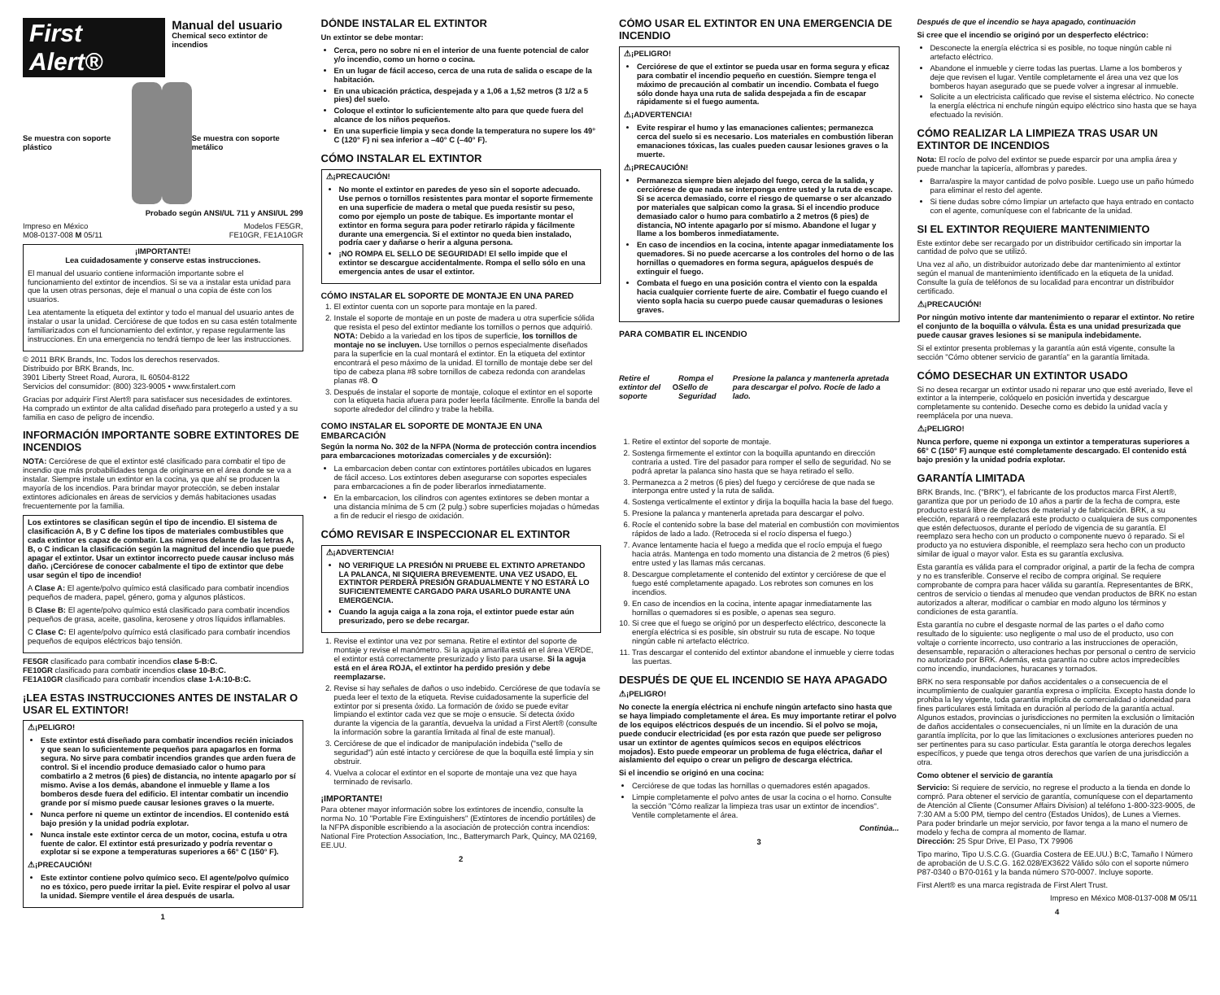First Alert®
Manual del usuario
Chemical seco extintor de incendios
Se muestra con soporte plástico
Se muestra con soporte metálico
Probado según ANSI/UL 711 y ANSI/UL 299
Impreso en México
M08-0137-008 M 05/11 Modelos FE5GR,
FE10GR, FE1A10GR
¡IMPORTANTE!
Lea cuidadosamente y conserve estas instrucciones.
El manual del usuario contiene información importante sobre el funcionamiento del extintor de incendios. Si se va a instalar esta unidad para que la usen otras personas, deje el manual o una copia de éste con los usuarios.
Lea atentamente la etiqueta del extintor y todo el manual del usuario antes de instalar o usar la unidad. Cerciórese de que todos en su casa estén totalmente familiarizados con el funcionamiento del extintor, y repase regularmente las instrucciones. En una emergencia no tendrá tiempo de leer las instrucciones.
© 2011 BRK Brands, Inc. Todos los derechos reservados.
Distribuido por BRK Brands, Inc.
3901 Liberty Street Road, Aurora, IL 60504-8122
Servicios del consumidor: (800) 323-9005 • www.firstalert.com
Gracias por adquirir First Alert® para satisfacer sus necesidades de extintores. Ha comprado un extintor de alta calidad diseñado para protegerlo a usted y a su familia en caso de peligro de incendio.
INFORMACIÓN IMPORTANTE SOBRE EXTINTORES DE INCENDIOS
NOTA: Cerciórese de que el extintor esté clasificado para combatir el tipo de incendio que más probabilidades tenga de originarse en el área donde se va a instalar. Siempre instale un extintor en la cocina, ya que ahí se producen la mayoría de los incendios. Para brindar mayor protección, se deben instalar extintores adicionales en áreas de servicios y demás habitaciones usadas frecuentemente por la familia.
Los extintores se clasifican según el tipo de incendio. El sistema de clasificación A, B y C define los tipos de materiales combustibles que cada extintor es capaz de combatir. Las números delante de las letras A, B, o C indican la clasificación según la magnitud del incendio que puede apagar el extintor. Usar un extintor incorrecto puede causar incluso más daño. ¡Cerciórese de conocer cabalmente el tipo de extintor que debe usar según el tipo de incendio!
A Clase A: El agente/polvo químico está clasificado para combatir incendios pequeños de madera, papel, género, goma y algunos plásticos.
B Clase B: El agente/polvo químico está clasificado para combatir incendios pequeños de grasa, aceite, gasolina, kerosene y otros líquidos inflamables.
C Clase C: El agente/polvo químico está clasificado para combatir incendios pequeños de equipos eléctricos bajo tensión.
FE5GR clasificado para combatir incendios clase 5-B:C.
FE10GR clasificado para combatir incendios clase 10-B:C.
FE1A10GR clasificado para combatir incendios clase 1-A:10-B:C.
¡LEA ESTAS INSTRUCCIONES ANTES DE INSTALAR O USAR EL EXTINTOR!
⚠¡PELIGRO!
Este extintor está diseñado para combatir incendios recién iniciados y que sean lo suficientemente pequeños para apagarlos en forma segura. No sirve para combatir incendios grandes que arden fuera de control. Si el incendio produce demasiado calor o humo para combatirlo a 2 metros (6 pies) de distancia, no intente apagarlo por sí mismo. Avise a los demás, abandone el inmueble y llame a los bomberos desde fuera del edificio. El intentar combatir un incendio grande por sí mismo puede causar lesiones graves o la muerte.
Nunca perfore ni queme un extintor de incendios. El contenido está bajo presión y la unidad podría explotar.
Nunca instale este extintor cerca de un motor, cocina, estufa u otra fuente de calor. El extintor está presurizado y podría reventar o explotar si se expone a temperaturas superiores a 66° C (150° F).
⚠¡PRECAUCIÓN!
Este extintor contiene polvo químico seco. El agente/polvo químico no es tóxico, pero puede irritar la piel. Evite respirar el polvo al usar la unidad. Siempre ventile el área después de usarla.
1
DÓNDE INSTALAR EL EXTINTOR
Un extintor se debe montar:
Cerca, pero no sobre ni en el interior de una fuente potencial de calor y/o incendio, como un horno o cocina.
En un lugar de fácil acceso, cerca de una ruta de salida o escape de la habitación.
En una ubicación práctica, despejada y a 1,06 a 1,52 metros (3 1/2 a 5 pies) del suelo.
Coloque el extintor lo suficientemente alto para que quede fuera del alcance de los niños pequeños.
En una superficie limpia y seca donde la temperatura no supere los 49° C (120° F) ni sea inferior a –40° C (–40° F).
CÓMO INSTALAR EL EXTINTOR
⚠¡PRECAUCIÓN!
No monte el extintor en paredes de yeso sin el soporte adecuado. Use pernos o tornillos resistentes para montar el soporte firmemente en una superficie de madera o metal que pueda resistir su peso, como por ejemplo un poste de tabique. Es importante montar el extintor en forma segura para poder retirarlo rápida y fácilmente durante una emergencia. Si el extintor no queda bien instalado, podría caer y dañarse o herir a alguna persona.
¡NO ROMPA EL SELLO DE SEGURIDAD! El sello impide que el extintor se descargue accidentalmente. Rompa el sello sólo en una emergencia antes de usar el extintor.
CÓMO INSTALAR EL SOPORTE DE MONTAJE EN UNA PARED
1. El extintor cuenta con un soporte para montaje en la pared.
2. Instale el soporte de montaje en un poste de madera u otra superficie sólida que resista el peso del extintor mediante los tornillos o pernos que adquirió.
NOTA: Debido a la variedad en los tipos de superficie, los tornillos de montaje no se incluyen. Use tornillos o pernos especialmente diseñados para la superficie en la cual montará el extintor. En la etiqueta del extintor encontrará el peso máximo de la unidad. El tornillo de montaje debe ser del tipo de cabeza plana #8 sobre tornillos de cabeza redonda con arandelas planas #8. O
3. Después de instalar el soporte de montaje, coloque el extintor en el soporte con la etiqueta hacia afuera para poder leerla fácilmente. Enrolle la banda del soporte alrededor del cilindro y trabe la hebilla.
COMO INSTALAR EL SOPORTE DE MONTAJE EN UNA EMBARCACIÓN
Según la norma No. 302 de la NFPA (Norma de protección contra incendios para embarcaciones motorizadas comerciales y de excursión):
La embarcacion deben contar con extintores portátiles ubicados en lugares de fácil acceso. Los extintores deben asegurarse con soportes especiales para embarcaciones a fin de poder liberarlos inmediatamente.
En la embarcacion, los cilindros con agentes extintores se deben montar a una distancia mínima de 5 cm (2 pulg.) sobre superficies mojadas o húmedas a fin de reducir el riesgo de oxidación.
CÓMO REVISAR E INSPECCIONAR EL EXTINTOR
⚠¡ADVERTENCIA!
NO VERIFIQUE LA PRESIÓN NI PRUEBE EL EXTINTO APRETANDO LA PALANCA, NI SIQUIERA BREVEMENTE. UNA VEZ USADO, EL EXTINTOR PERDERÁ PRESIÓN GRADUALMENTE Y NO ESTARÁ LO SUFICIENTEMENTE CARGADO PARA USARLO DURANTE UNA EMERGENCIA.
Cuando la aguja caiga a la zona roja, el extintor puede estar aún presurizado, pero se debe recargar.
1. Revise el extintor una vez por semana. Retire el extintor del soporte de montaje y revise el manómetro. Si la aguja amarilla está en el área VERDE, el extintor está correctamente presurizado y listo para usarse. Si la aguja está en el área ROJA, el extintor ha perdido presión y debe reemplazarse.
2. Revise si hay señales de daños o uso indebido. Cerciórese de que todavía se pueda leer el texto de la etiqueta. Revise cuidadosamente la superficie del extintor por si presenta óxido. La formación de óxido se puede evitar limpiando el extintor cada vez que se moje o ensucie. Si detecta óxido durante la vigencia de la garantía, devuelva la unidad a First Alert® (consulte la información sobre la garantía limitada al final de este manual).
3. Cerciórese de que el indicador de manipulación indebida ("sello de seguridad") aún esté intacto y cerciórese de que la boquilla esté limpia y sin obstruir.
4. Vuelva a colocar el extintor en el soporte de montaje una vez que haya terminado de revisarlo.
¡IMPORTANTE!
Para obtener mayor información sobre los extintores de incendio, consulte la norma No. 10 "Portable Fire Extinguishers" (Extintores de incendio portátiles) de la NFPA disponible escribiendo a la asociación de protección contra incendios: National Fire Protection Association, Inc., Batterymarch Park, Quincy, MA 02169, EE.UU.
2
CÓMO USAR EL EXTINTOR EN UNA EMERGENCIA DE INCENDIO
⚠¡PELIGRO!
Cerciórese de que el extintor se pueda usar en forma segura y eficaz para combatir el incendio pequeño en cuestión. Siempre tenga el máximo de precaución al combatir un incendio. Combata el fuego sólo donde haya una ruta de salida despejada a fin de escapar rápidamente si el fuego aumenta.
⚠¡ADVERTENCIA!
Evite respirar el humo y las emanaciones calientes; permanezca cerca del suelo si es necesario. Los materiales en combustión liberan emanaciones tóxicas, las cuales pueden causar lesiones graves o la muerte.
⚠¡PRECAUCIÓN!
Permanezca siempre bien alejado del fuego, cerca de la salida, y cerciórese de que nada se interponga entre usted y la ruta de escape. Si se acerca demasiado, corre el riesgo de quemarse o ser alcanzado por materiales que salpican como la grasa. Si el incendio produce demasiado calor o humo para combatirlo a 2 metros (6 pies) de distancia, NO intente apagarlo por sí mismo. Abandone el lugar y llame a los bomberos inmediatamente.
En caso de incendios en la cocina, intente apagar inmediatamente los quemadores. Si no puede acercarse a los controles del horno o de las hornillas o quemadores en forma segura, apáguelos después de extinguir el fuego.
Combata el fuego en una posición contra el viento con la espalda hacia cualquier corriente fuerte de aire. Combatir el fuego cuando el viento sopla hacia su cuerpo puede causar quemaduras o lesiones graves.
PARA COMBATIR EL INCENDIO
Retire el extintor del soporte O Rompa el Sello de Seguridad Presione la palanca y mantenerla apretada para descargar el polvo. Rocíe de lado a lado.
1. Retire el extintor del soporte de montaje.
2. Sostenga firmemente el extintor con la boquilla apuntando en dirección contraria a usted. Tire del pasador para romper el sello de seguridad. No se podrá apretar la palanca sino hasta que se haya retirado el sello.
3. Permanezca a 2 metros (6 pies) del fuego y cerciórese de que nada se interponga entre usted y la ruta de salida.
4. Sostenga verticalmente el extintor y dirija la boquilla hacia la base del fuego.
5. Presione la palanca y mantenerla apretada para descargar el polvo.
6. Rocíe el contenido sobre la base del material en combustión con movimientos rápidos de lado a lado. (Retroceda si el rocío dispersa el fuego.)
7. Avance lentamente hacia el fuego a medida que el rocío empuja el fuego hacia atrás. Mantenga en todo momento una distancia de 2 metros (6 pies) entre usted y las llamas más cercanas.
8. Descargue completamente el contenido del extintor y cerciórese de que el fuego esté completamente apagado. Los rebrotes son comunes en los incendios.
9. En caso de incendios en la cocina, intente apagar inmediatamente las hornillas o quemadores si es posible, o apenas sea seguro.
10. Si cree que el fuego se originó por un desperfecto eléctrico, desconecte la energía eléctrica si es posible, sin obstruir su ruta de escape. No toque ningún cable ni artefacto eléctrico.
11. Tras descargar el contenido del extintor abandone el inmueble y cierre todas las puertas.
DESPUÉS DE QUE EL INCENDIO SE HAYA APAGADO
⚠¡PELIGRO!
No conecte la energía eléctrica ni enchufe ningún artefacto sino hasta que se haya limpiado completamente el área. Es muy importante retirar el polvo de los equipos eléctricos después de un incendio. Si el polvo se moja, puede conducir electricidad (es por esta razón que puede ser peligroso usar un extintor de agentes químicos secos en equipos eléctricos mojados). Esto puede empeorar un problema de fuga eléctrica, dañar el aislamiento del equipo o crear un peligro de descarga eléctrica.
Si el incendio se originó en una cocina:
Cerciórese de que todas las hornillas o quemadores estén apagados.
Limpie completamente el polvo antes de usar la cocina o el horno. Consulte la sección "Cómo realizar la limpieza tras usar un extintor de incendios". Ventile completamente el área.
Continúa...
3
Después de que el incendio se haya apagado, continuación
Si cree que el incendio se originó por un desperfecto eléctrico:
Desconecte la energía eléctrica si es posible, no toque ningún cable ni artefacto eléctrico.
Abandone el inmueble y cierre todas las puertas. Llame a los bomberos y deje que revisen el lugar. Ventile completamente el área una vez que los bomberos hayan asegurado que se puede volver a ingresar al inmueble.
Solicite a un electricista calificado que revise el sistema eléctrico. No conecte la energía eléctrica ni enchufe ningún equipo eléctrico sino hasta que se haya efectuado la revisión.
CÓMO REALIZAR LA LIMPIEZA TRAS USAR UN EXTINTOR DE INCENDIOS
Nota: El rocío de polvo del extintor se puede esparcir por una amplia área y puede manchar la tapicería, alfombras y paredes.
Barra/aspire la mayor cantidad de polvo posible. Luego use un paño húmedo para eliminar el resto del agente.
Si tiene dudas sobre cómo limpiar un artefacto que haya entrado en contacto con el agente, comuníquese con el fabricante de la unidad.
SI EL EXTINTOR REQUIERE MANTENIMIENTO
Este extintor debe ser recargado por un distribuidor certificado sin importar la cantidad de polvo que se utilizó.
Una vez al año, un distribuidor autorizado debe dar mantenimiento al extintor según el manual de mantenimiento identificado en la etiqueta de la unidad. Consulte la guía de teléfonos de su localidad para encontrar un distribuidor certificado.
⚠¡PRECAUCIÓN!
Por ningún motivo intente dar mantenimiento o reparar el extintor. No retire el conjunto de la boquilla o válvula. Ésta es una unidad presurizada que puede causar graves lesiones si se manipula indebidamente.
Si el extintor presenta problemas y la garantía aún está vigente, consulte la sección "Cómo obtener servicio de garantía" en la garantía limitada.
CÓMO DESECHAR UN EXTINTOR USADO
Si no desea recargar un extintor usado ni reparar uno que esté averiado, lleve el extintor a la intemperie, colóquelo en posición invertida y descargue completamente su contenido. Deseche como es debido la unidad vacía y reemplácela por una nueva.
⚠¡PELIGRO!
Nunca perfore, queme ni exponga un extintor a temperaturas superiores a 66° C (150° F) aunque esté completamente descargado. El contenido está bajo presión y la unidad podría explotar.
GARANTÍA LIMITADA
BRK Brands, Inc. ("BRK"), el fabricante de los productos marca First Alert®, garantiza que por un periodo de 10 años a partir de la fecha de compra, este producto estará libre de defectos de material y de fabricación. BRK, a su elección, reparará o reemplazará este producto o cualquiera de sus componentes que estén defectuosos, durante el período de vigencia de su garantía. El reemplazo sera hecho con un producto o componente nuevo ó reparado. Si el producto ya no estuviera disponible, el reemplazo sera hecho con un producto similar de igual o mayor valor. Esta es su garantía exclusiva.
Esta garantía es válida para el comprador original, a partir de la fecha de compra y no es transferible. Conserve el recibo de compra original. Se requiere comprobante de compra para hacer válida su garantía. Representantes de BRK, centros de servicio o tiendas al menudeo que vendan productos de BRK no estan autorizados a alterar, modificar o cambiar en modo alguno los términos y condiciones de esta garantía.
Esta garantía no cubre el desgaste normal de las partes o el daño como resultado de lo siguiente: uso negligente o mal uso de el producto, uso con voltaje o corriente incorrecto, uso contrario a las instrucciones de operación, desensamble, reparación o alteraciones hechas por personal o centro de servicio no autorizado por BRK. Además, esta garantía no cubre actos impredecibles como incendio, inundaciones, huracanes y tornados.
BRK no sera responsable por daños accidentales o a consecuencia de el incumplimiento de cualquier garantía expresa o implícita. Excepto hasta donde lo prohiba la ley vigente, toda garantía implícita de comercialidad o idoneidad para fines particulares está limitada en duración al período de la garantía actual. Algunos estados, provincias o jurisdicciones no permiten la exclusión o limitación de daños accidentales o consecuenciales, ni un límite en la duración de una garantía implícita, por lo que las limitaciones o exclusiones anteriores pueden no ser pertinentes para su caso particular. Esta garantía le otorga derechos legales específicos, y puede que tenga otros derechos que varíen de una jurisdicción a otra.
Como obtener el servicio de garantía
Servicio: Si requiere de servicio, no regrese el producto a la tienda en donde lo compró. Para obtener el servicio de garantía, comuníquese con el departamento de Atención al Cliente (Consumer Affairs Division) al teléfono 1-800-323-9005, de 7:30 AM a 5:00 PM, tiempo del centro (Estados Unidos), de Lunes a Viernes. Para poder brindarle un mejor servicio, por favor tenga a la mano el numero de modelo y fecha de compra al momento de llamar.
Dirección: 25 Spur Drive, El Paso, TX 79906
Tipo marino, Tipo U.S.C.G. (Guardia Costera de EE.UU.) B:C, Tamaño I Número de aprobación de U.S.C.G. 162.028/EX3622 Válido sólo con el soporte número P87-0340 o B70-0161 y la banda número S70-0007. Incluye soporte.
First Alert® es una marca registrada de First Alert Trust.
Impreso en México M08-0137-008 M 05/11
4